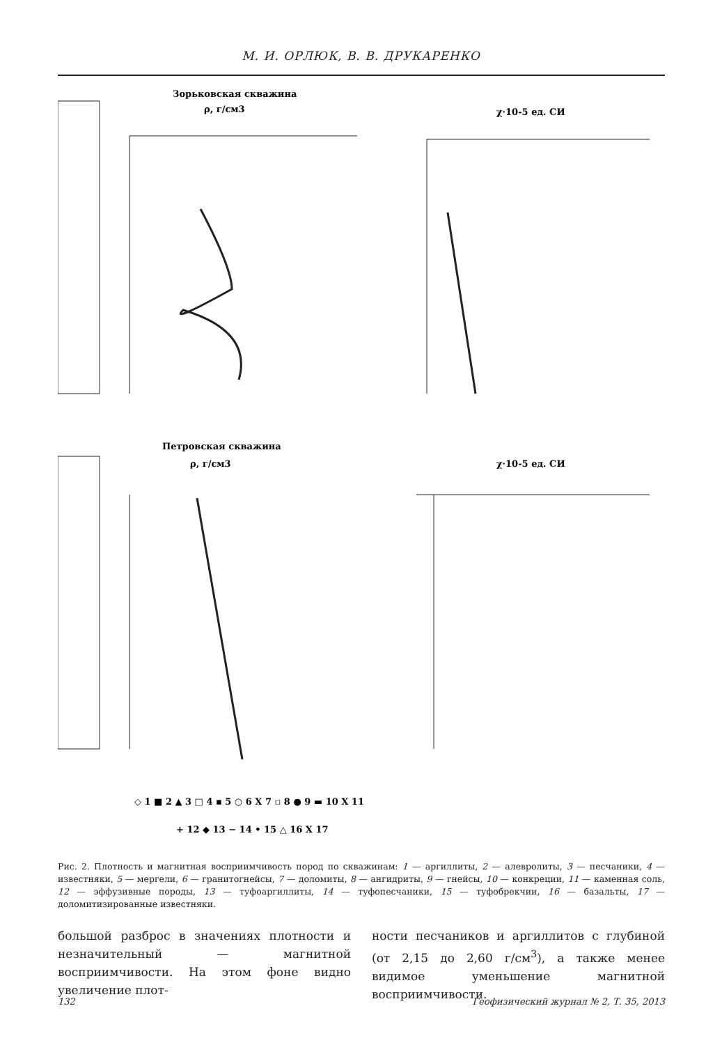М. И. ОРЛЮК, В. В. ДРУКАРЕНКО
Зорьковская скважина
ρ, г/см3
χ·10-5 ед. СИ
Петровская скважина
ρ, г/см3
χ·10-5 ед. СИ
◇ 1 ■ 2 ▲ 3 □ 4 ▪ 5 ○ 6 X 7 ▫ 8 ● 9 ▬ 10 X 11
+ 12 ◆ 13 − 14 • 15 △ 16 X 17
Рис. 2. Плотность и магнитная восприимчивость пород по скважинам: 1 — аргиллиты, 2 — алевролиты, 3 — песчаники, 4 — известняки, 5 — мергели, 6 — гранитогнейсы, 7 — доломиты, 8 — ангидриты, 9 — гнейсы, 10 — конкреции, 11 — каменная соль, 12 — эффузивные породы, 13 — туфоаргиллиты, 14 — туфопесчаники, 15 — туфобрекчии, 16 — базальты, 17 — доломитизированные известняки.
большой разброс в значениях плотности и незначительный — магнитной восприимчивости. На этом фоне видно увеличение плот-
ности песчаников и аргиллитов с глубиной (от 2,15 до 2,60 г/см<sup>3</sup>), а также менее видимое уменьшение магнитной восприимчивости.
132 Геофизический журнал № 2, Т. 35, 2013